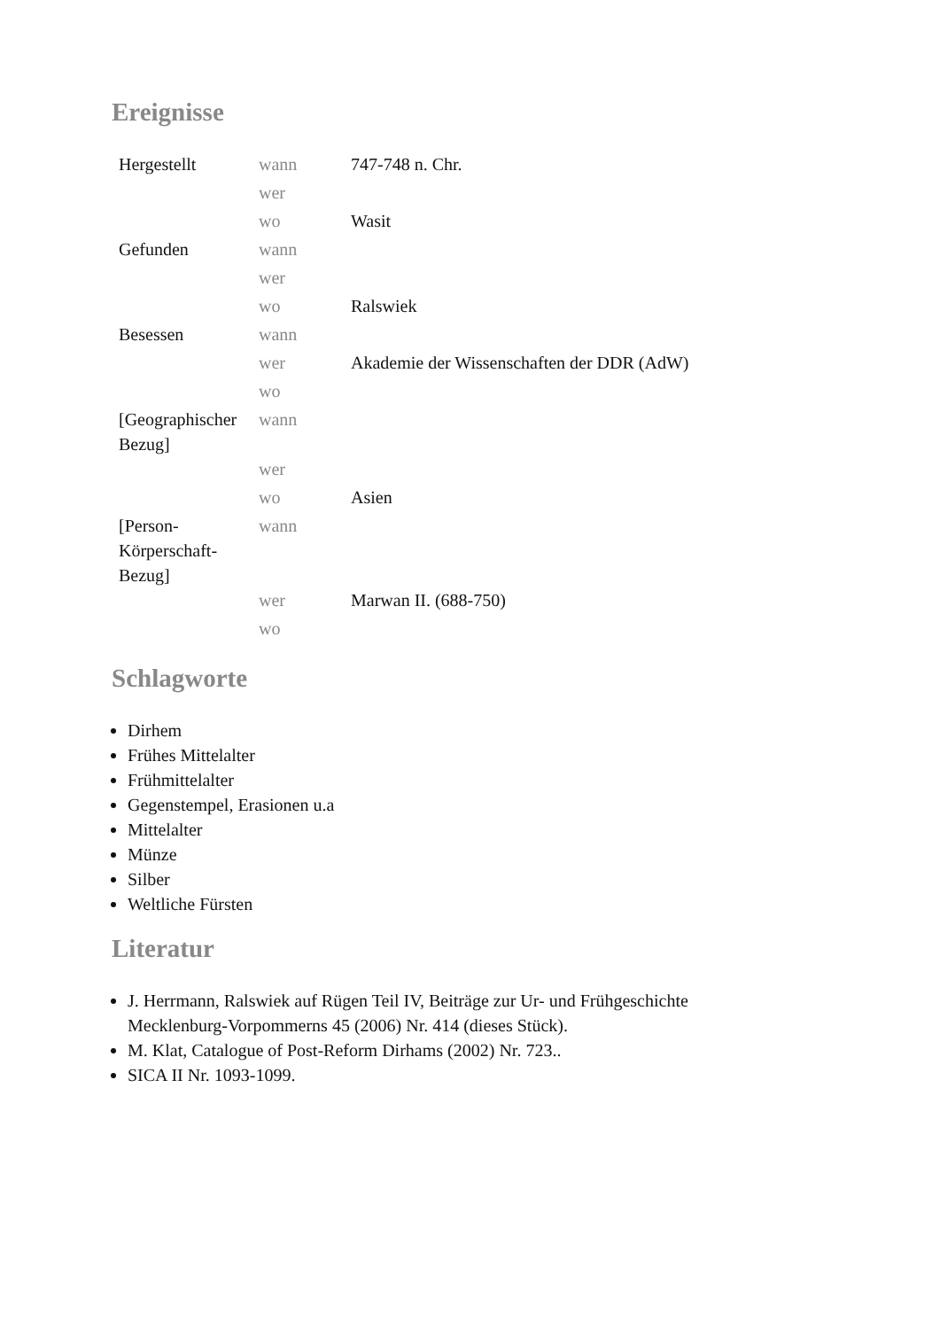Ereignisse
| Hergestellt | wann | 747-748 n. Chr. |
| | wer | |
| | wo | Wasit |
| Gefunden | wann | |
| | wer | |
| | wo | Ralswiek |
| Besessen | wann | |
| | wer | Akademie der Wissenschaften der DDR (AdW) |
| | wo | |
| [Geographischer Bezug] | wann | |
| | wer | |
| | wo | Asien |
| [Person-Körperschaft-Bezug] | wann | |
| | wer | Marwan II. (688-750) |
| | wo | |
Schlagworte
Dirhem
Frühes Mittelalter
Frühmittelalter
Gegenstempel, Erasionen u.a
Mittelalter
Münze
Silber
Weltliche Fürsten
Literatur
J. Herrmann, Ralswiek auf Rügen Teil IV, Beiträge zur Ur- und Frühgeschichte Mecklenburg-Vorpommerns 45 (2006) Nr. 414 (dieses Stück).
M. Klat, Catalogue of Post-Reform Dirhams (2002) Nr. 723..
SICA II Nr. 1093-1099.